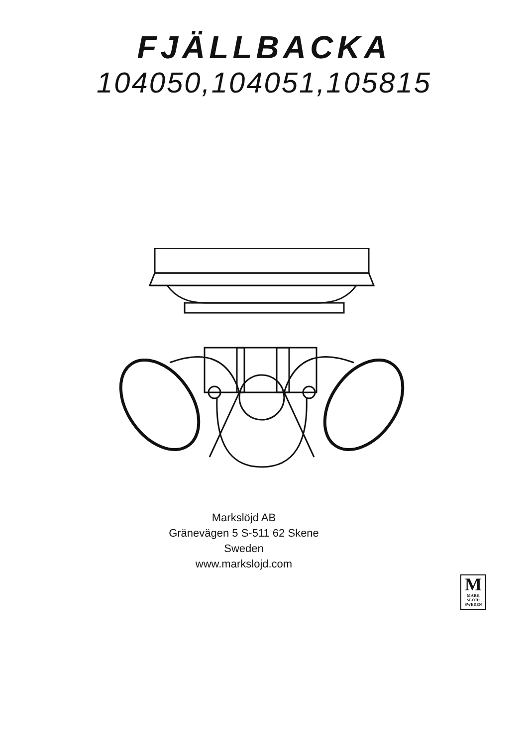FJÄLLBACKA
104050,104051,105815
Markslöjd AB
Gränevägen 5 S-511 62 Skene
Sweden
www.markslojd.com
M
MARK
SLÖJD
SWEDEN